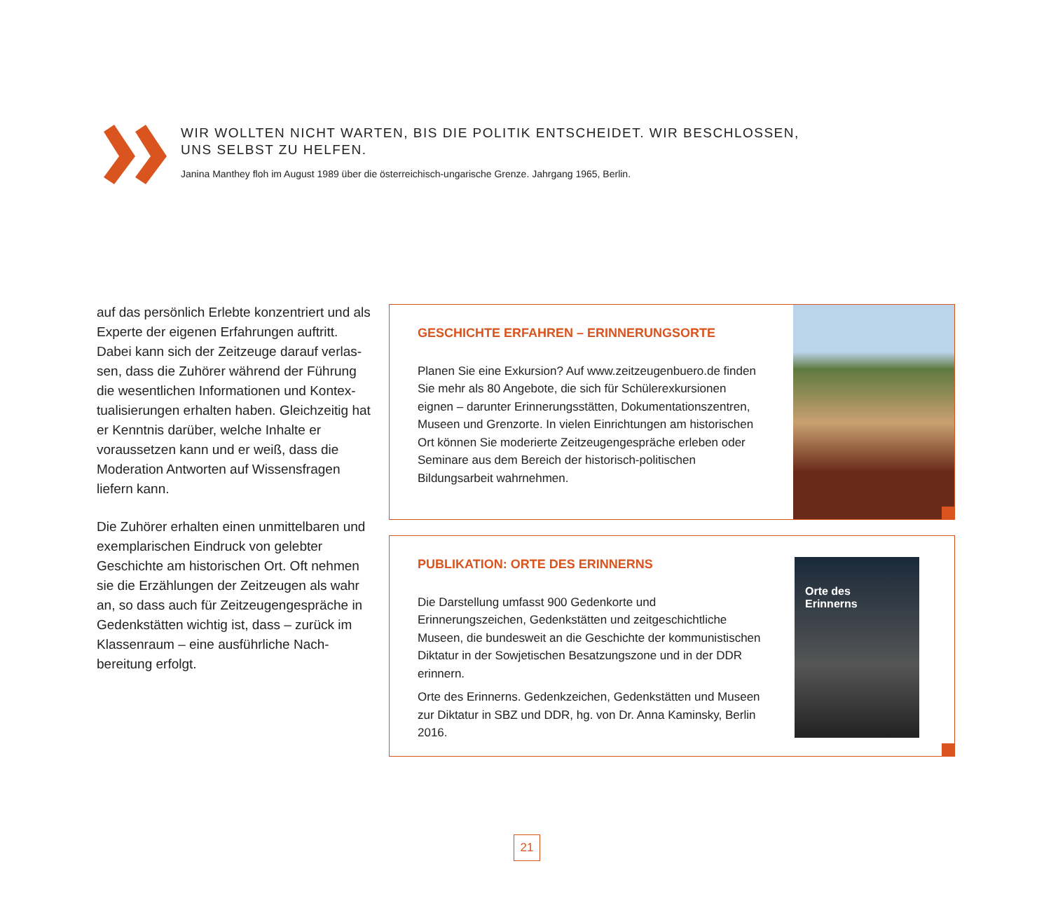WIR WOLLTEN NICHT WARTEN, BIS DIE POLITIK ENTSCHEIDET. WIR BESCHLOSSEN,
UNS SELBST ZU HELFEN.
Janina Manthey floh im August 1989 über die österreichisch-ungarische Grenze. Jahrgang 1965, Berlin.
auf das persönlich Erlebte konzentriert und als Experte der eigenen Erfahrungen auftritt. Dabei kann sich der Zeitzeuge darauf verlas­sen, dass die Zuhörer während der Führung die wesentlichen Informationen und Kontex­tualisierungen erhalten haben. Gleichzeitig hat er Kenntnis darüber, welche Inhalte er voraussetzen kann und er weiß, dass die Moderation Antworten auf Wissensfragen liefern kann.
Die Zuhörer erhalten einen unmittelbaren und exemplarischen Eindruck von gelebter Geschichte am historischen Ort. Oft nehmen sie die Erzählungen der Zeitzeugen als wahr an, so dass auch für Zeitzeugengespräche in Gedenkstätten wichtig ist, dass – zurück im Klassenraum – eine ausführliche Nach­bereitung erfolgt.
GESCHICHTE ERFAHREN – ERINNERUNGSORTE
Planen Sie eine Exkursion? Auf www.zeitzeugenbuero.de finden Sie mehr als 80 Angebote, die sich für Schülerexkursionen eignen – darunter Erinnerungsstätten, Dokumentationszentren, Museen und Grenzorte. In vielen Einrichtungen am historischen Ort können Sie moderierte Zeitzeugengespräche erleben oder Seminare aus dem Bereich der historisch-politischen Bildungsarbeit wahrneh­men.
PUBLIKATION: ORTE DES ERINNERNS
Die Darstellung umfasst 900 Gedenkorte und Erinnerungszeichen, Gedenkstätten und zeitgeschichtliche Museen, die bundesweit an die Geschichte der kommunistischen Diktatur in der Sowjetischen Besatzungszone und in der DDR erinnern.
Orte des Erinnerns. Gedenkzeichen, Gedenkstätten und Museen zur Diktatur in SBZ und DDR, hg. von Dr. Anna Kaminsky, Berlin 2016.
Orte des
Erinnerns
21